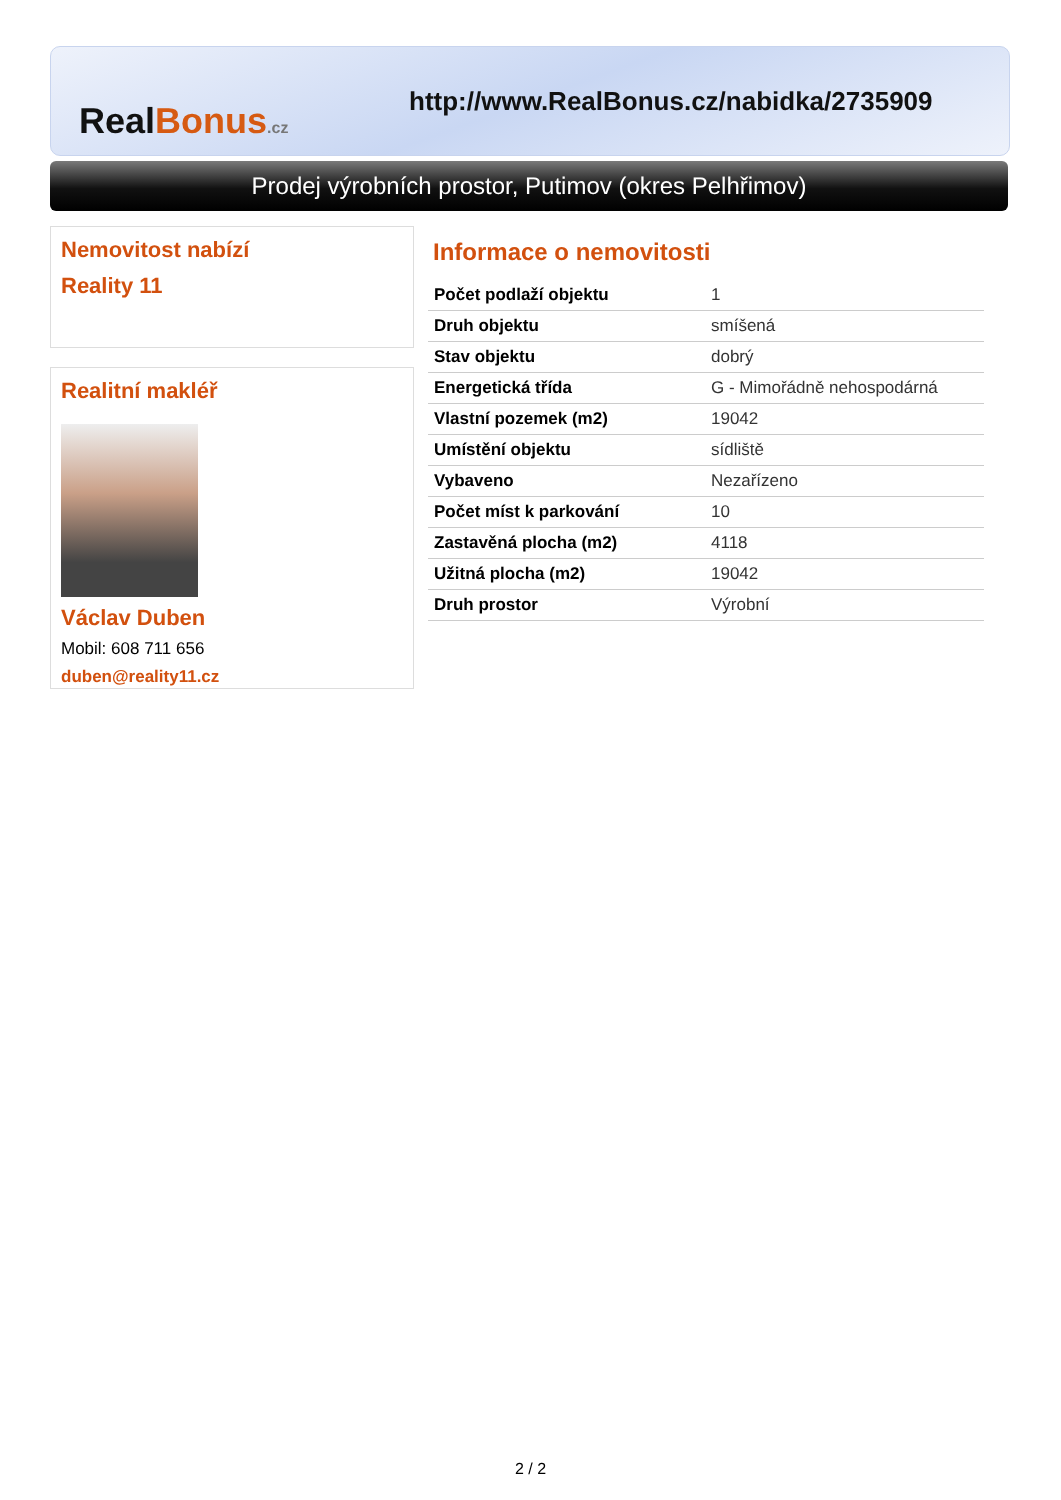Real Bonus.cz
http://www.RealBonus.cz/nabidka/2735909
Prodej výrobních prostor, Putimov (okres Pelhřimov)
Nemovitost nabízí
Reality 11
Realitní makléř
Václav Duben
Mobil: 608 711 656
duben@reality11.cz
Informace o nemovitosti
| Počet podlaží objektu | 1 |
| Druh objektu | smíšená |
| Stav objektu | dobrý |
| Energetická třída | G - Mimořádně nehospodárná |
| Vlastní pozemek (m2) | 19042 |
| Umístění objektu | sídliště |
| Vybaveno | Nezařízeno |
| Počet míst k parkování | 10 |
| Zastavěná plocha (m2) | 4118 |
| Užitná plocha (m2) | 19042 |
| Druh prostor | Výrobní |
2 / 2